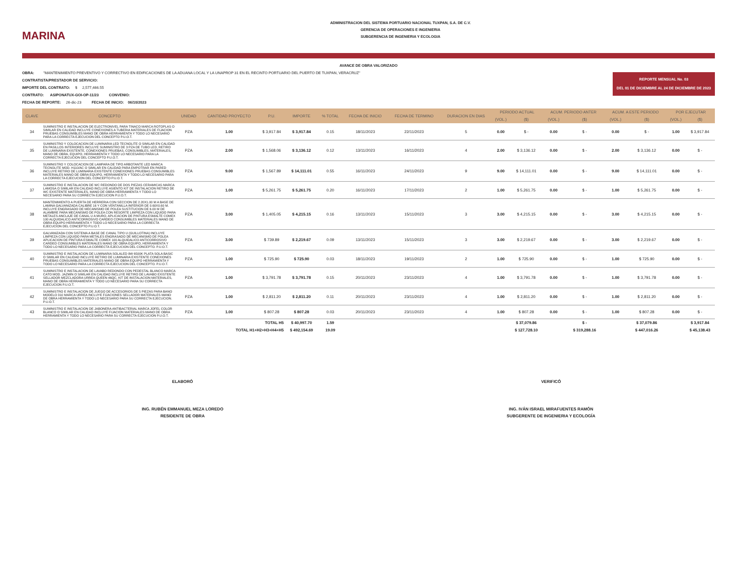MARINA
ADMINISTRACION DEL SISTEMA PORTUARIO NACIONAL TUXPAN, S.A. DE C.V.
GERENCIA DE OPERACIONES E INGENIERIA
SUBGERENCIA DE INGENIERIA Y ECOLOGIA
AVANCE DE OBRA VALORIZADO
REPORTE MENSUAL No. 03
DEL 01 DE DICIEMBRE AL 24 DE DICIEMBRE DE 2023
OBRA: "MANTENIMIENTO PREVENTIVO Y CORRECTIVO EN EDIFICACIONES DE LA ADUANA LOCAL Y LA UNAPROP 31 EN EL RECINTO PORTUARIO DEL PUERTO DE TUXPAN, VERACRUZ"
CONTRATISTA/PRESTADOR DE SERVICIO:
IMPORTE DEL CONTRATO: $ 2,577,466.55
CONTRATO: ASIPONATUX-GOI-OP-11/23 CONVENIO:
FECHA DE REPORTE: 26-dic-23 FECHA DE INICIO: 06/10/2023
| CLAVE | CONCEPTO | UNIDAD | CANTIDAD PROYECTO | P.U. | IMPORTE | % TOTAL | FECHA DE INICIO | FECHA DE TERMINO | DURACION EN DIAS | PERIODO ACTUAL | | ACUM. PERIODO ANTER | | ACUM. A ESTE PERIODO | | POR EJECUTAR | |
| --- | --- | --- | --- | --- | --- | --- | --- | --- | --- | --- | --- | --- | --- | --- | --- | --- | --- |
| | | | | | | | | | | (VOL.) | ($) | (VOL.) | ($) | (VOL.) | ($) | (VOL.) | ($) |
| 34 | SUMINISTRO E INSTALACION DE ELECTRONIVEL PARA TINACO MARCA ROTOPLAS O SIMILAR EN CALIDAD INCLUYE CONEXIONES A TUBERIA MATERIALES DE FIJACION PRUEBAS CONSUMIBLES MANO DE OBRA HERRAMIENTA Y TODO LO NECESARIO PARA LA CORRECTA EJECUCION DEL CONCEPTO P.U.O.T. | PZA | 1.00 | $ 3,917.84 | $ 3,917.84 | 0.15 | 18/11/2023 | 22/11/2023 | 5 | 0.00 | $ - | 0.00 | $ - | 0.00 | $ - | 1.00 | $ 3,917.84 |
| 35 | SUMINISTRO Y COLOCACION DE LUMINARIA LED TECNOLITE O SIMILAR EN CALIDAD EN PASILLOS INTERIORES INCLUYE SUMINISTRO DE 3 PZA DE TUBO LED, RETIRO DE LUMINARIA EXISTENTE, CONEXIONES PRUEBAS, CONSUMIBLES, MATERIALES, MANO DE OBRA, EQUIPO, HERRAMIENTA Y TODO LO NECESARIO PARA LA CORRECTA EJECUCION DEL CONCEPTO P.U.O.T. | PZA | 2.00 | $ 1,568.06 | $ 3,136.12 | 0.12 | 13/11/2023 | 16/11/2023 | 4 | 2.00 | $ 3,136.12 | 0.00 | $ - | 2.00 | $ 3,136.12 | 0.00 | $ - |
| 36 | SUMINISTRO Y COLOCACION DE LAMPARA DE TIPO ARBOTANTE LED MARCA TECNOLITE MOD. H110/AC O SIMILAR EN CALIDAD PARA EMPOTRAR EN PARED INCLUYE RETIRO DE LUMINARIA EXISTENTE CONEXIONES PRUEBAS CONSUMIBLES MATERIALES MANO DE OBRA EQUIPO, HERRAMIENTA Y TODO LO NECESARIO PARA LA CORRECTA EJECUCION DEL CONCEPTO P.U.O.T. | PZA | 9.00 | $ 1,567.89 | $ 14,111.01 | 0.55 | 16/11/2023 | 24/11/2023 | 9 | 9.00 | $ 14,111.01 | 0.00 | $ - | 9.00 | $ 14,111.01 | 0.00 | $ - |
| 37 | SUMINISTRO E INSTALACION DE WC REDONDO DE DOS PIEZAS CERAMICAS MARCA LAMOSA O SIMILAR EN CALIDAD INCLUYE ASIENTO KIT DE INSTALACION RETIRO DE WC EXISTENTE MATERIALES, MANO DE OBRA HERRAMIENTA Y TODO LO NECESARIO PARA SU CORRECTA EJECUCION P.U.O.T. | PZA | 1.00 | $ 5,261.75 | $ 5,261.75 | 0.20 | 16/11/2023 | 17/11/2023 | 2 | 1.00 | $ 5,261.75 | 0.00 | $ - | 1.00 | $ 5,261.75 | 0.00 | $ - |
| 38 | MANTENIMIENTO A PUERTA DE HERRERIA CON SECCION DE 2.20X1.00 M A BASE DE LAMINA GALVANIZADA CALIBRE 16 Y CON VENTANILLA INFERIOR DE 0.60X0.60 M. INCLUYE ENGRASADO DE MECANISMO DE POLEA SUSTITUCION DE 6.00 M DE ALAMBRE PARA MECANISMO DE POLEA CON RESORTE LIMPIEZA CON LIQUIDO PARA METALES ANCLAJE DE CANAL U A MURO, APLICACION DE PINTURA ESMALTE COMEX 100 ALQUIDALICO ANTICORROSIVO CARDEO CONSUMIBLES MATERIALES MANO DE OBRA EQUIPO HERRAMIENTA Y TODO LO NECESARIO PARA LA CORRECTA EJECUCION DEL CONCEPTO P.U.O.T. | PZA | 3.00 | $ 1,405.05 | $ 4,215.15 | 0.16 | 13/11/2023 | 15/11/2023 | 3 | 3.00 | $ 4,215.15 | 0.00 | $ - | 3.00 | $ 4,215.15 | 0.00 | $ - |
| 39 | GALVANIZADA CON SISTEMA A BASE DE CANAL TIPO U (GUILLOTINA) INCLUYE LIMPIEZA CON LIQUIDO PARA METALES ENGRASADO DE MECANISMO DE POLEA APLICACION DE PINTURA ESMALTE COMEX 100 ALQUIDALICO ANTICORROSIVO CARDEO CONSUMIBLES MATERIALES MANO DE OBRA EQUIPO, HERRAMIENTA Y TODO LO NECESARIO PARA LA CORRECTA EJECUCION DEL CONCEPTO. P.U.O.T. | PZA | 3.00 | $ 739.89 | $ 2,219.67 | 0.09 | 13/11/2023 | 15/11/2023 | 3 | 3.00 | $ 2,219.67 | 0.00 | $ - | 3.00 | $ 2,219.67 | 0.00 | $ - |
| 40 | SUMINISTRO E INSTALACION DE LUMINARIA SOLALED 9W 6500K PLATA SOLA BASIC O SIMILAR EN CALIDAD INCLUYE RETIRO DE LUMINARIA EXISTENTE CONEXIONES PRUEBAS CONSUMIBLES MATERIALES MANO DE OBRA EQUIPO HERRAMIENTA Y TODO LO NECESARIO PARA LA CORRECTA EJECUCION DEL CONCEPTO. P.U.O.T. | PZA | 1.00 | $ 725.90 | $ 725.90 | 0.03 | 18/11/2023 | 19/11/2023 | 2 | 1.00 | $ 725.90 | 0.00 | $ - | 1.00 | $ 725.90 | 0.00 | $ - |
| 41 | SUMINISTRO E INSTALACION DE LAVABO REDONDO CON PEDESTAL BLANCO MARCA CATO MOD. JAZMIN O SIMILAR EN CALIDAD INCLUYE RETIRO DE LAVABO EXISTENTE SELLADOR MEZCLADORA URREA QUEEN 46QC, KIT DE INSTALACION MATERIALES, MANO DE OBRA HERRAMIENTA Y TODO LO NECESARIO PARA SU CORRECTA EJECUCION P.U.O.T. | PZA | 1.00 | $ 3,791.78 | $ 3,791.78 | 0.15 | 20/11/2023 | 23/11/2023 | 4 | 1.00 | $ 3,791.78 | 0.00 | $ - | 1.00 | $ 3,791.78 | 0.00 | $ - |
| 42 | SUMINISTRO E INSTALACION DE JUEGO DE ACCESORIOS DE 5 PIEZAS PARA BANO MODELO 310 MARCA URREA INCLUYE FIJACIONES SELLADOR MATERIALES MANO DE OBRA HERRAMIENTA Y TODO LO NECESARIO PARA SU CORRECTA EJECUCION. P.U.O.T. | PZA | 1.00 | $ 2,811.20 | $ 2,811.20 | 0.11 | 20/11/2023 | 23/11/2023 | 4 | 1.00 | $ 2,811.20 | 0.00 | $ - | 1.00 | $ 2,811.20 | 0.00 | $ - |
| 43 | SUMINISTRO E INSTALACION DE JABONERA ANTIBACTERIAL MARCA JOFEL COLOR BLANCO O SIMILAR EN CALIDAD INCLUYE FIJACION MATERIALES MANO DE OBRA HERRAMIENTA Y TODO LO NECESARIO PARA SU CORRECTA EJECUCION P.U.O.T. | PZA | 1.00 | $ 807.28 | $ 807.28 | 0.03 | 20/11/2023 | 23/11/2023 | 4 | 1.00 | $ 807.28 | 0.00 | $ - | 1.00 | $ 807.28 | 0.00 | $ - |
| TOTAL H5 | | | | | $ 40,997.70 | 1.59 | | | | | $ 37,079.86 | | $ - | | $ 37,079.86 | | $ 3,917.84 |
| TOTAL H1+H2+H3+H4+H5 | | | | | $ 492,154.69 | 19.09 | | | | | $ 127,728.10 | | $ 319,288.16 | | $ 447,016.26 | | $ 45,138.43 |
ELABORÓ
ING. RUBÉN EMMANUEL MEZA LOREDO
RESIDENTE DE OBRA
VERIFICÓ
ING. IVÁN ISRAEL MIRAFUENTES RAMÓN
SUBGERENTE DE INGENIERIA Y ECOLOGÍA